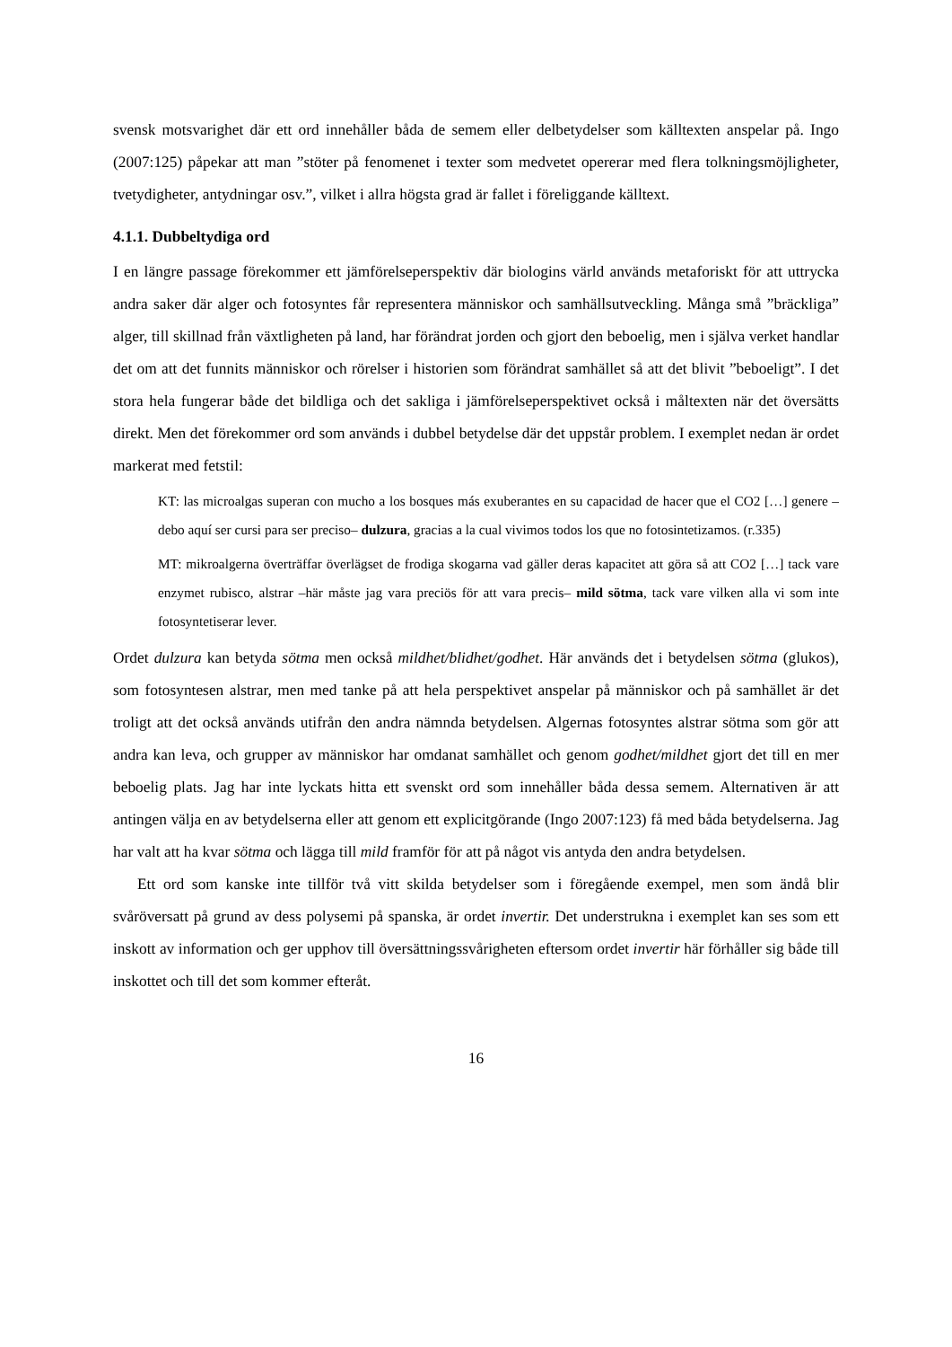svensk motsvarighet där ett ord innehåller båda de semem eller delbetydelser som källtexten anspelar på. Ingo (2007:125) påpekar att man ”stöter på fenomenet i texter som medvetet opererar med flera tolkningsmöjligheter, tvetydigheter, antydningar osv.”, vilket i allra högsta grad är fallet i föreliggande källtext.
4.1.1. Dubbeltydiga ord
I en längre passage förekommer ett jämförelseperspektiv där biologins värld används metaforiskt för att uttrycka andra saker där alger och fotosyntes får representera människor och samhällsutveckling. Många små ”bräckliga” alger, till skillnad från växtligheten på land, har förändrat jorden och gjort den beboelig, men i själva verket handlar det om att det funnits människor och rörelser i historien som förändrat samhället så att det blivit ”beboeligt”. I det stora hela fungerar både det bildliga och det sakliga i jämförelseperspektivet också i måltexten när det översätts direkt. Men det förekommer ord som används i dubbel betydelse där det uppstår problem. I exemplet nedan är ordet markerat med fetstil:
KT: las microalgas superan con mucho a los bosques más exuberantes en su capacidad de hacer que el CO2 […] genere –debo aquí ser cursi para ser preciso– dulzura, gracias a la cual vivimos todos los que no fotosintetizamos. (r.335)
MT: mikroalgerna överträffar överlägset de frodiga skogarna vad gäller deras kapacitet att göra så att CO2 […] tack vare enzymet rubisco, alstrar –här måste jag vara preciös för att vara precis– mild sötma, tack vare vilken alla vi som inte fotosyntetiserar lever.
Ordet dulzura kan betyda sötma men också mildhet/blidhet/godhet. Här används det i betydelsen sötma (glukos), som fotosyntesen alstrar, men med tanke på att hela perspektivet anspelar på människor och på samhället är det troligt att det också används utifrån den andra nämnda betydelsen. Algernas fotosyntes alstrar sötma som gör att andra kan leva, och grupper av människor har omdanat samhället och genom godhet/mildhet gjort det till en mer beboelig plats. Jag har inte lyckats hitta ett svenskt ord som innehåller båda dessa semem. Alternativen är att antingen välja en av betydelserna eller att genom ett explicitgörande (Ingo 2007:123) få med båda betydelserna. Jag har valt att ha kvar sötma och lägga till mild framför för att på något vis antyda den andra betydelsen.
Ett ord som kanske inte tillför två vitt skilda betydelser som i föregående exempel, men som ändå blir svåröversatt på grund av dess polysemi på spanska, är ordet invertir. Det understrukna i exemplet kan ses som ett inskott av information och ger upphov till översättningssvårigheten eftersom ordet invertir här förhåller sig både till inskottet och till det som kommer efteråt.
16